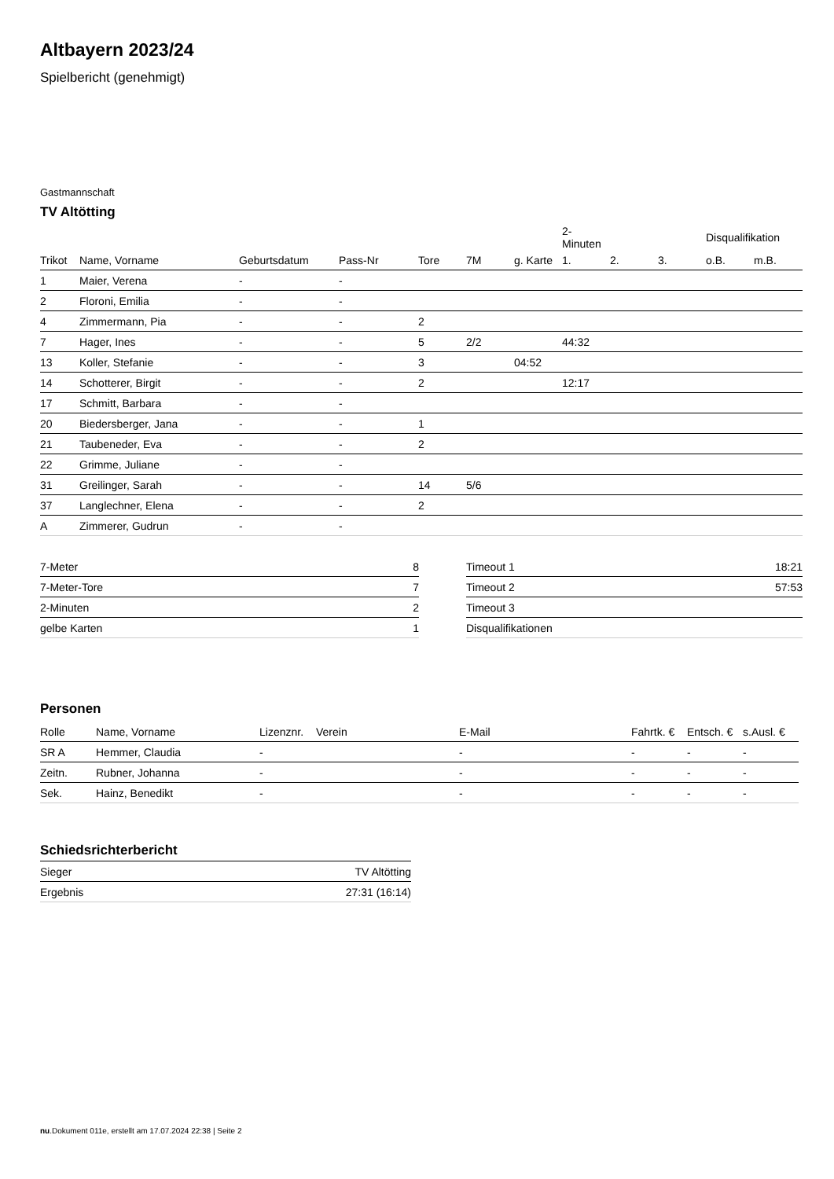Altbayern 2023/24
Spielbericht (genehmigt)
Gastmannschaft
TV Altötting
| | | | | | | | 2-Minuten | | | Disqualifikation | |
| --- | --- | --- | --- | --- | --- | --- | --- | --- | --- | --- | --- |
| Trikot | Name, Vorname | Geburtsdatum | Pass-Nr | Tore | 7M | g. Karte | 1. | 2. | 3. | o.B. | m.B. |
| 1 | Maier, Verena | - | - | | | | | | | | |
| 2 | Floroni, Emilia | - | - | | | | | | | | |
| 4 | Zimmermann, Pia | - | - | 2 | | | | | | | |
| 7 | Hager, Ines | - | - | 5 | 2/2 | | 44:32 | | | | |
| 13 | Koller, Stefanie | - | - | 3 | | 04:52 | | | | | |
| 14 | Schotterer, Birgit | - | - | 2 | | | 12:17 | | | | |
| 17 | Schmitt, Barbara | - | - | | | | | | | | |
| 20 | Biedersberger, Jana | - | - | 1 | | | | | | | |
| 21 | Taubeneder, Eva | - | - | 2 | | | | | | | |
| 22 | Grimme, Juliane | - | - | | | | | | | | |
| 31 | Greilinger, Sarah | - | - | 14 | 5/6 | | | | | | |
| 37 | Langlechner, Elena | - | - | 2 | | | | | | | |
| A | Zimmerer, Gudrun | - | - | | | | | | | | |
| 7-Meter | 8 |
| 7-Meter-Tore | 7 |
| 2-Minuten | 2 |
| gelbe Karten | 1 |
| Timeout 1 | 18:21 |
| Timeout 2 | 57:53 |
| Timeout 3 | |
| Disqualifikationen | |
Personen
| Rolle | Name, Vorname | Lizenznr. | Verein | E-Mail | Fahrtk. € | Entsch. € | s.Ausl. € |
| --- | --- | --- | --- | --- | --- | --- | --- |
| SR A | Hemmer, Claudia | - | | - | - | - | - |
| Zeitn. | Rubner, Johanna | - | | - | - | - | - |
| Sek. | Hainz, Benedikt | - | | - | - | - | - |
Schiedsrichterbericht
| Sieger | TV Altötting |
| Ergebnis | 27:31 (16:14) |
nu.Dokument 011e, erstellt am 17.07.2024 22:38 | Seite 2